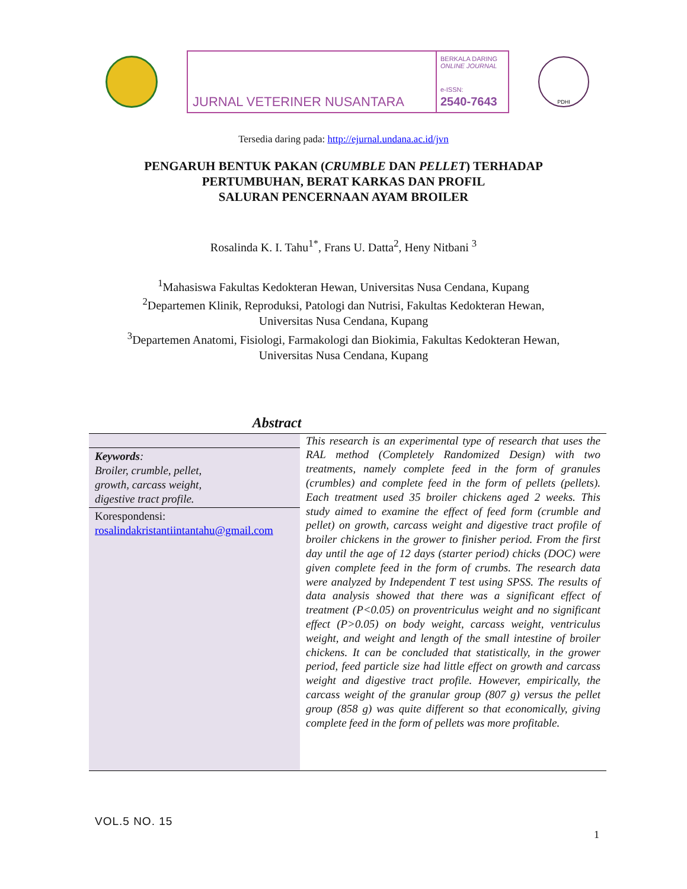JURNAL VETERINER NUSANTARA
BERKALA DARING
ONLINE JOURNAL
e-ISSN:
2540-7643
PDHI
Tersedia daring pada: http://ejurnal.undana.ac.id/jvn
PENGARUH BENTUK PAKAN (CRUMBLE DAN PELLET) TERHADAP
PERTUMBUHAN, BERAT KARKAS DAN PROFIL
SALURAN PENCERNAAN AYAM BROILER
Rosalinda K. I. Tahu<sup>1*</sup>, Frans U. Datta<sup>2</sup>, Heny Nitbani <sup>3</sup>
<sup>1</sup> Mahasiswa Fakultas Kedokteran Hewan, Universitas Nusa Cendana, Kupang
<sup>2</sup> Departemen Klinik, Reproduksi, Patologi dan Nutrisi, Fakultas Kedokteran Hewan,
Universitas Nusa Cendana, Kupang
<sup>3</sup> Departemen Anatomi, Fisiologi, Farmakologi dan Biokimia, Fakultas Kedokteran Hewan,
Universitas Nusa Cendana, Kupang
Abstract
Keywords:
Broiler, crumble, pellet,
growth, carcass weight,
digestive tract profile.
Korespondensi:
rosalindakristantiintantahu@gmail.com
This research is an experimental type of research that uses the RAL method (Completely Randomized Design) with two treatments, namely complete feed in the form of granules (crumbles) and complete feed in the form of pellets (pellets). Each treatment used 35 broiler chickens aged 2 weeks. This study aimed to examine the effect of feed form (crumble and pellet) on growth, carcass weight and digestive tract profile of broiler chickens in the grower to finisher period. From the first day until the age of 12 days (starter period) chicks (DOC) were given complete feed in the form of crumbs. The research data were analyzed by Independent T test using SPSS. The results of data analysis showed that there was a significant effect of treatment (P<0.05) on proventriculus weight and no significant effect (P>0.05) on body weight, carcass weight, ventriculus weight, and weight and length of the small intestine of broiler chickens. It can be concluded that statistically, in the grower period, feed particle size had little effect on growth and carcass weight and digestive tract profile. However, empirically, the carcass weight of the granular group (807 g) versus the pellet group (858 g) was quite different so that economically, giving complete feed in the form of pellets was more profitable.
VOL.5 NO. 15
1